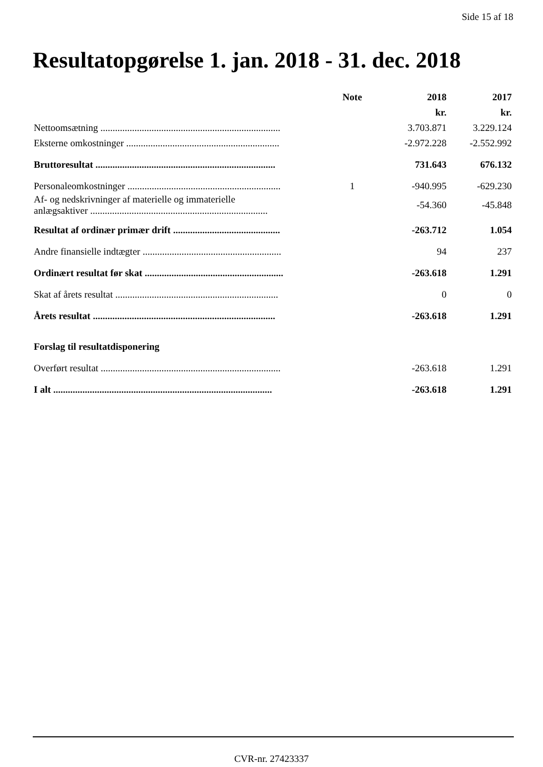Side 15 af 18
Resultatopgørelse 1. jan. 2018 - 31. dec. 2018
| | Note | 2018 | 2017 |
| --- | --- | --- | --- |
| | | kr. | kr. |
| Nettoomsætning .......................................................................... | | 3.703.871 | 3.229.124 |
| Eksterne omkostninger ............................................................... | | -2.972.228 | -2.552.992 |
| Bruttoresultat .......................................................................... | | 731.643 | 676.132 |
| Personaleomkostninger ............................................................... | 1 | -940.995 | -629.230 |
| Af- og nedskrivninger af materielle og immaterielle anlægsaktiver ......................................................................... | | -54.360 | -45.848 |
| Resultat af ordinær primær drift ............................................ | | -263.712 | 1.054 |
| Andre finansielle indtægter ......................................................... | | 94 | 237 |
| Ordinært resultat før skat ......................................................... | | -263.618 | 1.291 |
| Skat af årets resultat ................................................................... | | 0 | 0 |
| Årets resultat ........................................................................... | | -263.618 | 1.291 |
| Forslag til resultatdisponering | | | |
| Overført resultat .......................................................................... | | -263.618 | 1.291 |
| I alt .......................................................................................... | | -263.618 | 1.291 |
CVR-nr. 27423337